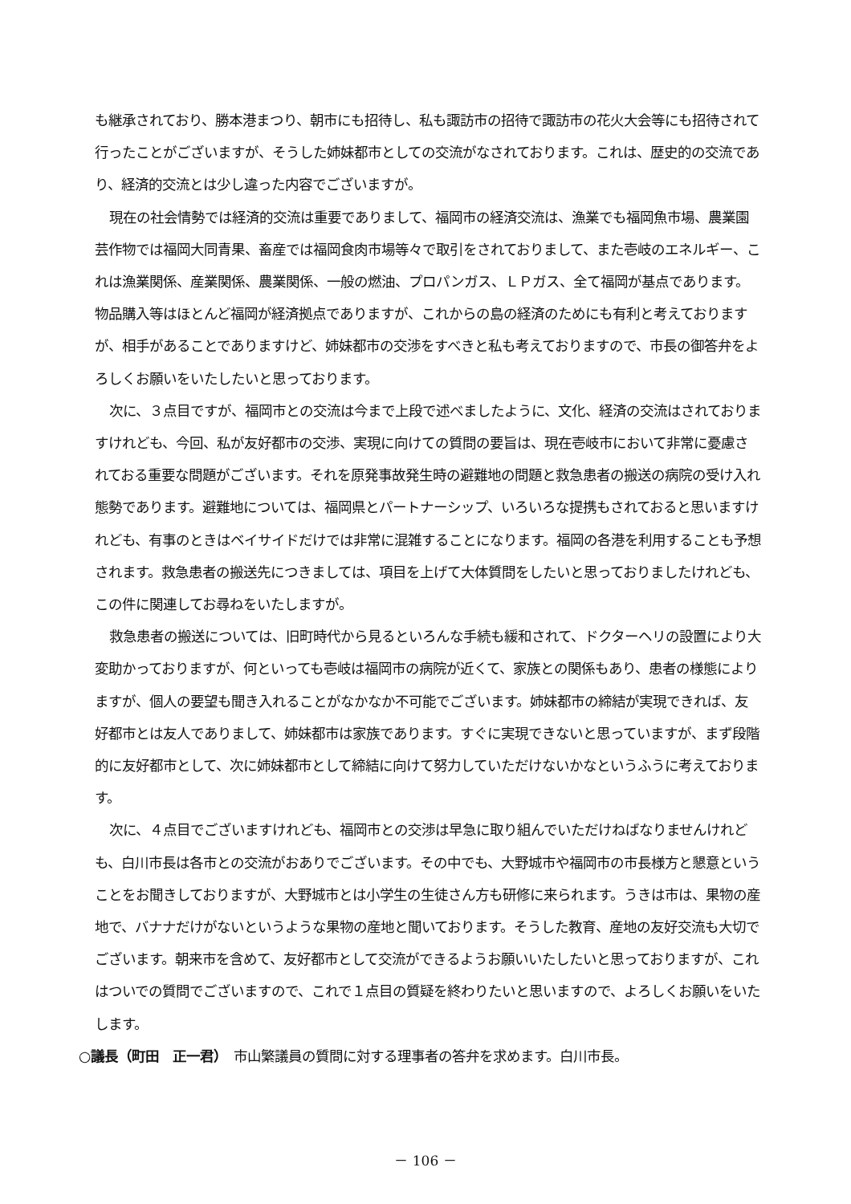も継承されており、勝本港まつり、朝市にも招待し、私も諏訪市の招待で諏訪市の花火大会等にも招待されて行ったことがございますが、そうした姉妹都市としての交流がなされております。これは、歴史的の交流であり、経済的交流とは少し違った内容でございますが。
現在の社会情勢では経済的交流は重要でありまして、福岡市の経済交流は、漁業でも福岡魚市場、農業園芸作物では福岡大同青果、畜産では福岡食肉市場等々で取引をされておりまして、また壱岐のエネルギー、これは漁業関係、産業関係、農業関係、一般の燃油、プロパンガス、ＬＰガス、全て福岡が基点であります。物品購入等はほとんど福岡が経済拠点でありますが、これからの島の経済のためにも有利と考えておりますが、相手があることでありますけど、姉妹都市の交渉をすべきと私も考えておりますので、市長の御答弁をよろしくお願いをいたしたいと思っております。
次に、３点目ですが、福岡市との交流は今まで上段で述べましたように、文化、経済の交流はされておりますけれども、今回、私が友好都市の交渉、実現に向けての質問の要旨は、現在壱岐市において非常に憂慮されておる重要な問題がございます。それを原発事故発生時の避難地の問題と救急患者の搬送の病院の受け入れ態勢であります。避難地については、福岡県とパートナーシップ、いろいろな提携もされておると思いますけれども、有事のときはベイサイドだけでは非常に混雑することになります。福岡の各港を利用することも予想されます。救急患者の搬送先につきましては、項目を上げて大体質問をしたいと思っておりましたけれども、この件に関連してお尋ねをいたしますが。
救急患者の搬送については、旧町時代から見るといろんな手続も緩和されて、ドクターヘリの設置により大変助かっておりますが、何といっても壱岐は福岡市の病院が近くて、家族との関係もあり、患者の様態によりますが、個人の要望も聞き入れることがなかなか不可能でございます。姉妹都市の締結が実現できれば、友好都市とは友人でありまして、姉妹都市は家族であります。すぐに実現できないと思っていますが、まず段階的に友好都市として、次に姉妹都市として締結に向けて努力していただけないかなというふうに考えております。
次に、４点目でございますけれども、福岡市との交渉は早急に取り組んでいただけねばなりませんけれども、白川市長は各市との交流がおありでございます。その中でも、大野城市や福岡市の市長様方と懇意ということをお聞きしておりますが、大野城市とは小学生の生徒さん方も研修に来られます。うきは市は、果物の産地で、バナナだけがないというような果物の産地と聞いております。そうした教育、産地の友好交流も大切でございます。朝来市を含めて、友好都市として交流ができるようお願いいたしたいと思っておりますが、これはついでの質問でございますので、これで１点目の質疑を終わりたいと思いますので、よろしくお願いをいたします。
○議長（町田　正一君）　市山繁議員の質問に対する理事者の答弁を求めます。白川市長。
－ 106 －